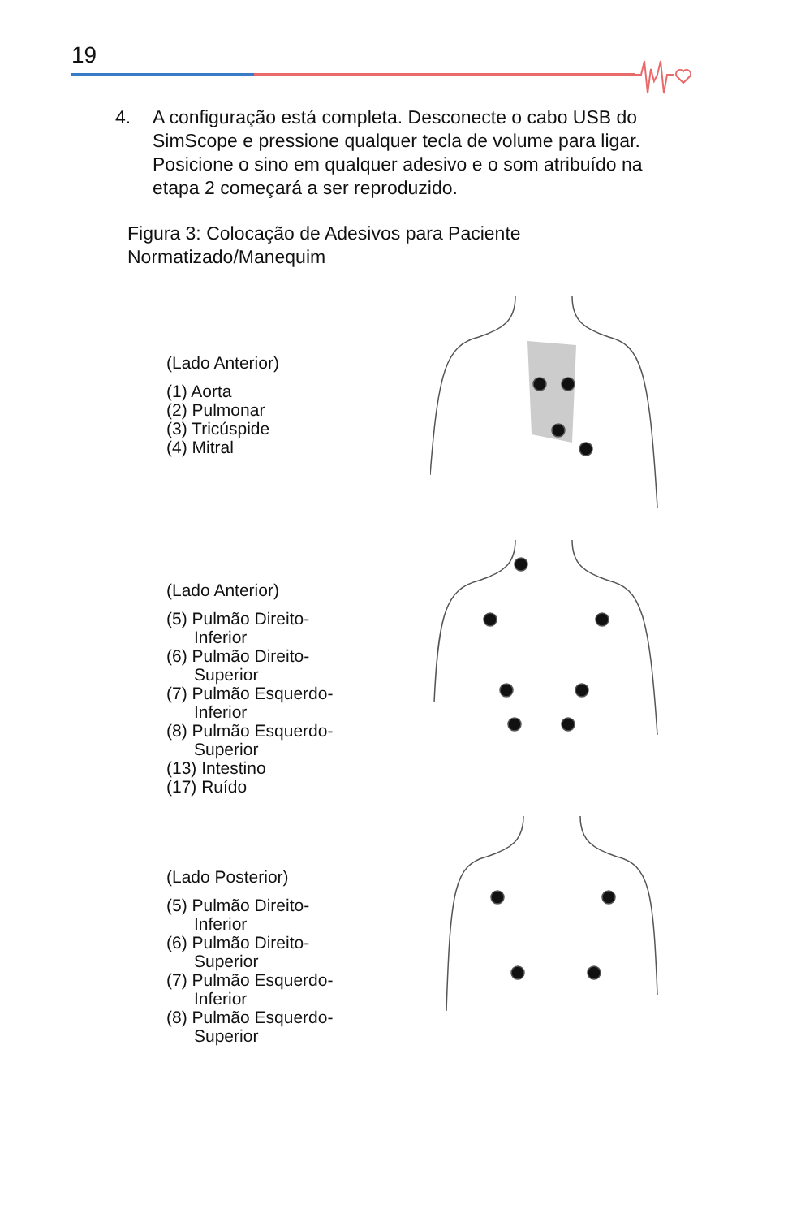19
4. A configuração está completa. Desconecte o cabo USB do SimScope e pressione qualquer tecla de volume para ligar. Posicione o sino em qualquer adesivo e o som atribuído na etapa 2 começará a ser reproduzido.
Figura 3: Colocação de Adesivos para Paciente
Normatizado/Manequim
(Lado Anterior)
(1) Aorta
(2) Pulmonar
(3) Tricúspide
(4) Mitral
(Lado Anterior)
(5) Pulmão Direito-
Inferior
(6) Pulmão Direito-
Superior
(7) Pulmão Esquerdo-
Inferior
(8) Pulmão Esquerdo-
Superior
(13) Intestino
(17) Ruído
(Lado Posterior)
(5) Pulmão Direito-
Inferior
(6) Pulmão Direito-
Superior
(7) Pulmão Esquerdo-
Inferior
(8) Pulmão Esquerdo-
Superior